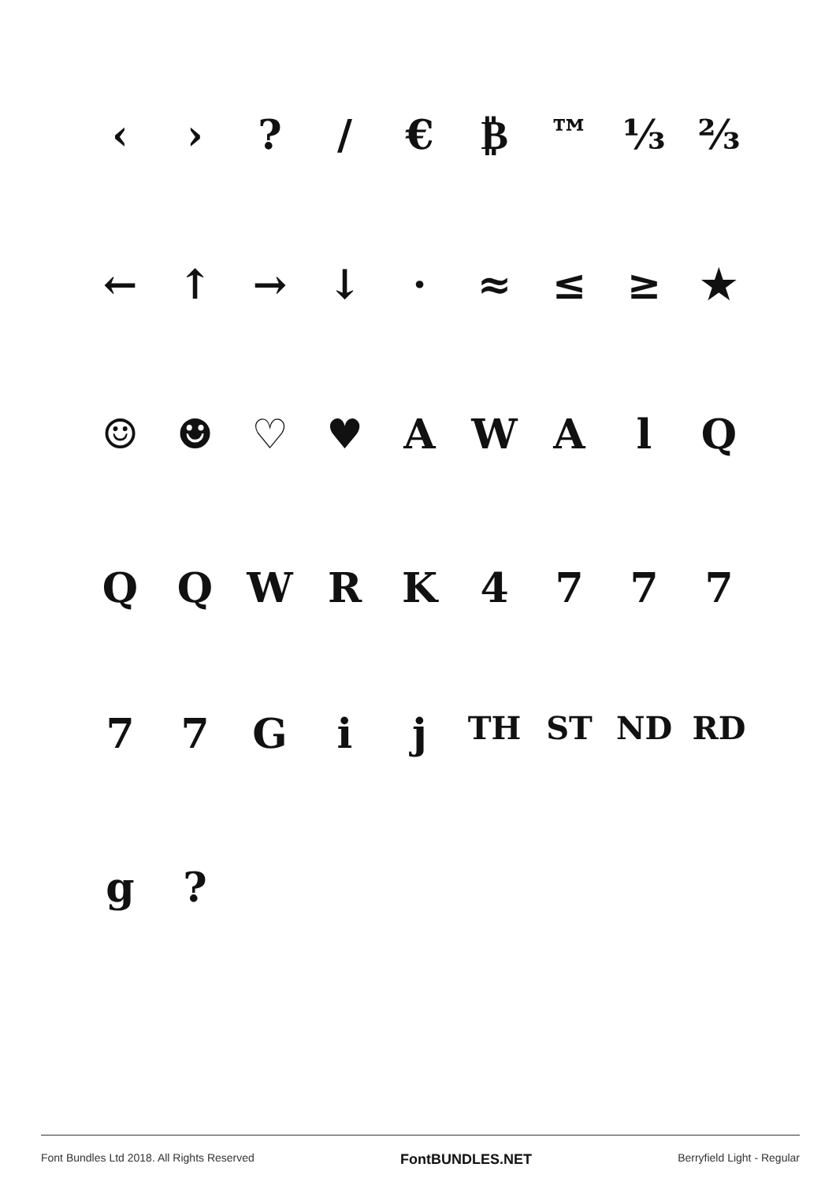‹ ›? / € ₿ ™ ⅓ ⅔
← ↑ → ↓ · ≈ ≤ ≥ ★
☺ ☻ ♡ ♥ AWAlQ
QQWRK 4777
77 Gij TH ST ND RD
g?
Font Bundles Ltd 2018. All Rights Reserved FontBUNDLES.NET Berryfield Light - Regular